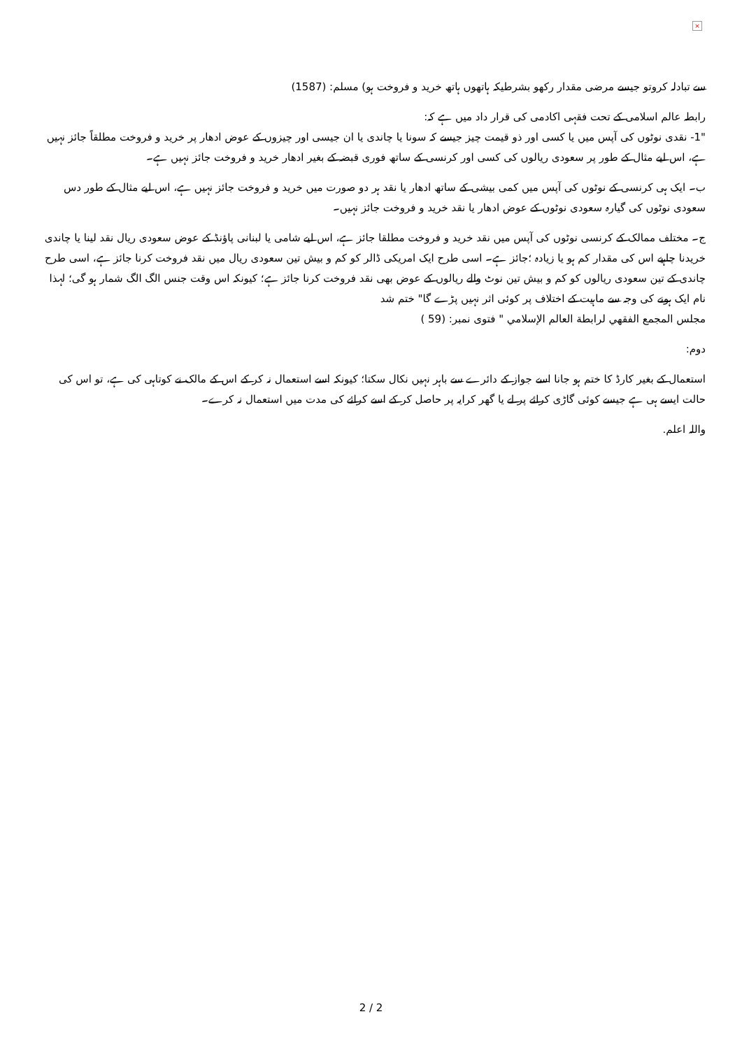×
سے تبادلہ کروتو جیسے مرضی مقدار رکھو بشرطیکہ ہاتھوں ہاتھ خرید و فروخت ہو) مسلم: (1587)
رابطہ عالم اسلامی کے تحت فقہی اکادمی کی قرار داد میں ہے کہ:
"1- نقدی نوٹوں کی آپس میں یا کسی اور ذو قیمت چیز جیسے کہ سونا یا چاندی یا ان جیسی اور چیزوں کے عوض ادھار پر خرید و فروخت مطلقاً جائز نہیں ہے، اس لیے مثال کے طور پر سعودی ریالوں کی کسی اور کرنسی کے ساتھ فوری قبضہ کے بغیر ادھار خرید و فروخت جائز نہیں ہے۔
ب۔ ایک ہی کرنسی کے نوٹوں کی آپس میں کمی بیشی کے ساتھ ادھار یا نقد ہر دو صورت میں خرید و فروخت جائز نہیں ہے، اس لیے مثال کے طور دس سعودی نوٹوں کی گیارہ سعودی نوٹوں کے عوض ادھار یا نقد خرید و فروخت جائز نہیں۔
ج۔ مختلف ممالک کے کرنسی نوٹوں کی آپس میں نقد خرید و فروخت مطلقا جائز ہے، اس لیے شامی یا لبنانی پاؤنڈ کے عوض سعودی ریال نقد لینا یا چاندی خریدنا چاہیے اس کی مقدار کم ہو یا زیادہ ؛جائز ہے۔ اسی طرح ایک امریکی ڈالر کو کم و بیش تین سعودی ریال میں نقد فروخت کرنا جائز ہے، اسی طرح چاندی کے تین سعودی ریالوں کو کم و بیش تین نوٹ والے ریالوں کے عوض بھی نقد فروخت کرنا جائز ہے؛ کیونکہ اس وقت جنس الگ الگ شمار ہو گی؛ لہذا نام ایک ہونے کی وجہ سے ماہیت کے اختلاف پر کوئی اثر نہیں پڑے گا" ختم شد
مجلس المجمع الفقهي لرابطة العالم الإسلامي " فتوی نمبر: (59 )
دوم:
استعمال کے بغیر کارڈ کا ختم ہو جانا اسے جواز کے دائرے سے باہر نہیں نکال سکتا؛ کیونکہ اسے استعمال نہ کر کے اس کے مالک نے کوتاہی کی ہے، تو اس کی حالت ایسے ہی ہے جیسے کوئی گاڑی کرائے پر لے یا گھر کرایہ پر حاصل کر کے اسے کرائے کی مدت میں استعمال نہ کرے۔
واللہ اعلم.
2 / 2